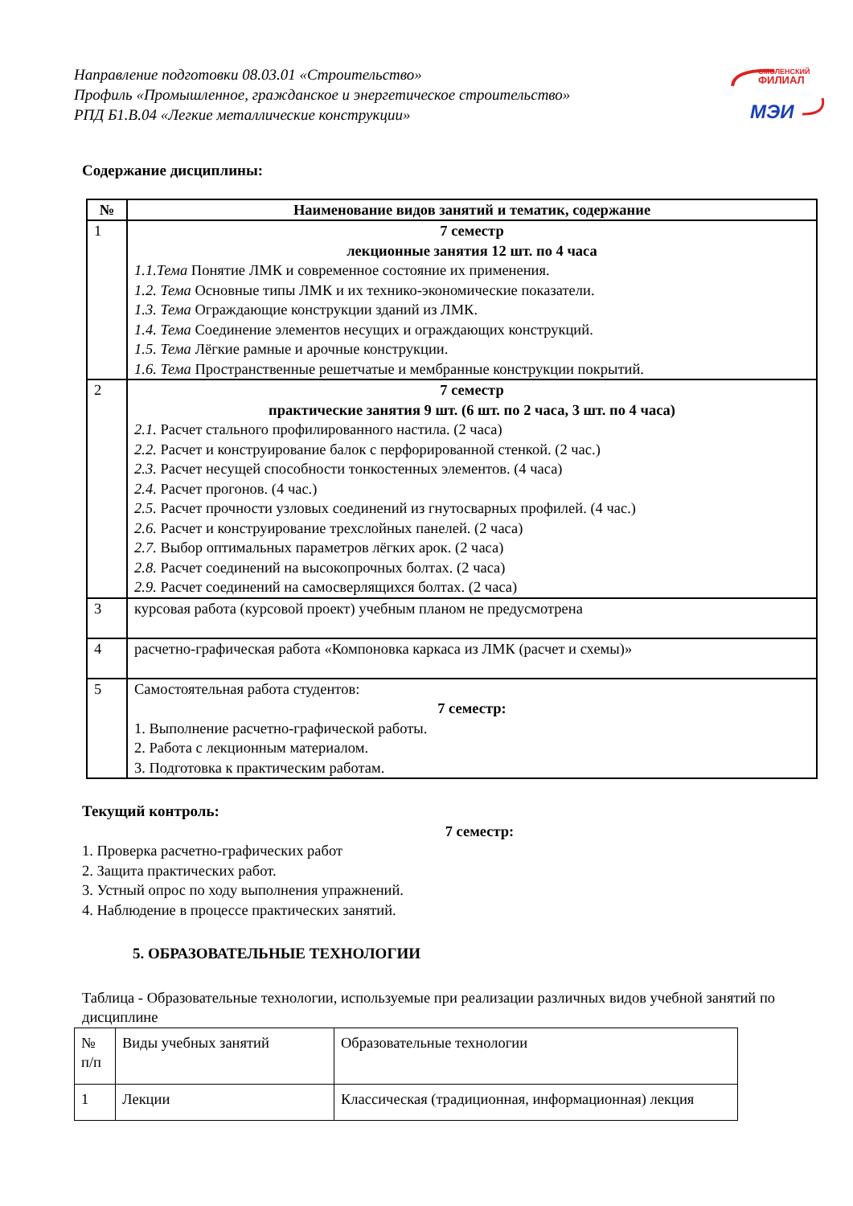СМОЛЕНСКИЙ
ФИЛИАЛ
МЭИ
Направление подготовки 08.03.01 «Строительство»
Профиль «Промышленное, гражданское и энергетическое строительство»
РПД Б1.В.04 «Легкие металлические конструкции»
Содержание дисциплины:
| № | Наименование видов занятий и тематик, содержание |
| 1 | 7 семестр лекционные занятия 12 шт. по 4 часа 1.1.Тема Понятие ЛМК и современное состояние их применения. 1.2. Тема Основные типы ЛМК и их технико-экономические показатели. 1.3. Тема Ограждающие конструкции зданий из ЛМК. 1.4. Тема Соединение элементов несущих и ограждающих конструкций. 1.5. Тема Лёгкие рамные и арочные конструкции. 1.6. Тема Пространственные решетчатые и мембранные конструкции покрытий. |
| 2 | 7 семестр практические занятия 9 шт. (6 шт. по 2 часа, 3 шт. по 4 часа) 2.1. Расчет стального профилированного настила. (2 часа) 2.2. Расчет и конструирование балок с перфорированной стенкой. (2 час.) 2.3. Расчет несущей способности тонкостенных элементов. (4 часа) 2.4. Расчет прогонов. (4 час.) 2.5. Расчет прочности узловых соединений из гнутосварных профилей. (4 час.) 2.6. Расчет и конструирование трехслойных панелей. (2 часа) 2.7. Выбор оптимальных параметров лёгких арок. (2 часа) 2.8. Расчет соединений на высокопрочных болтах. (2 часа) 2.9. Расчет соединений на самосверлящихся болтах. (2 часа) |
| 3 | курсовая работа (курсовой проект) учебным планом не предусмотрена |
| 4 | расчетно-графическая работа «Компоновка каркаса из ЛМК (расчет и схемы)» |
| 5 | Самостоятельная работа студентов: 7 семестр: 1. Выполнение расчетно-графической работы. 2. Работа с лекционным материалом. 3. Подготовка к практическим работам. |
Текущий контроль:
7 семестр:
1. Проверка расчетно-графических работ
2. Защита практических работ.
3. Устный опрос по ходу выполнения упражнений.
4. Наблюдение в процессе практических занятий.
5. ОБРАЗОВАТЕЛЬНЫЕ ТЕХНОЛОГИИ
Таблица - Образовательные технологии, используемые при реализации различных видов учебной занятий по дисциплине
| № п/п | Виды учебных занятий | Образовательные технологии |
| 1 | Лекции | Классическая (традиционная, информационная) лекция |